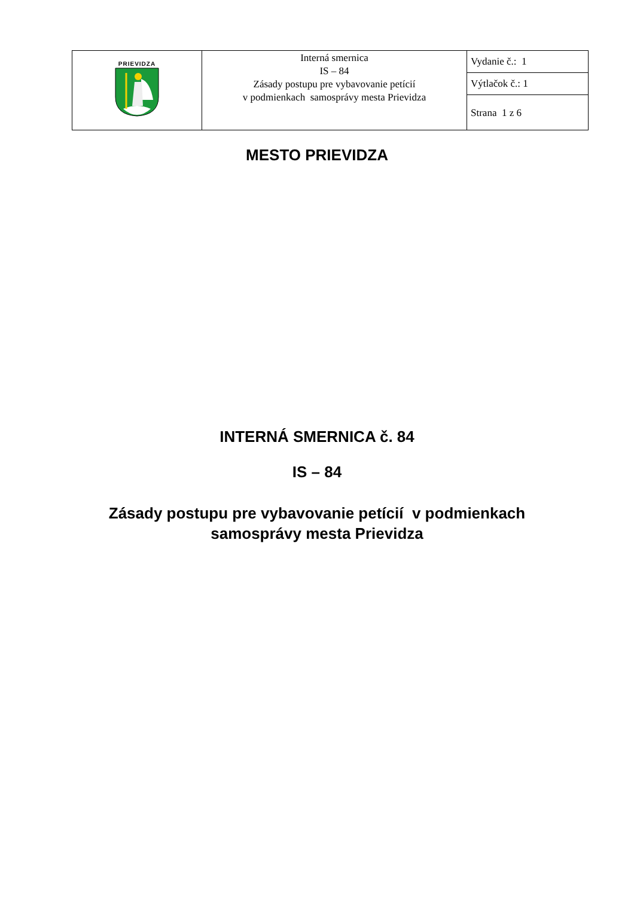| PRIEVIDZA | Interná smernica IS – 84 Zásady postupu pre vybavovanie petícií v podmienkach samosprávy mesta Prievidza | Vydanie č.: 1 |
| | | Výtlačok č.: 1 |
| | | Strana 1 z 6 |
MESTO PRIEVIDZA
INTERNÁ SMERNICA č. 84
IS – 84
Zásady postupu pre vybavovanie petícií v podmienkach
samosprávy mesta Prievidza